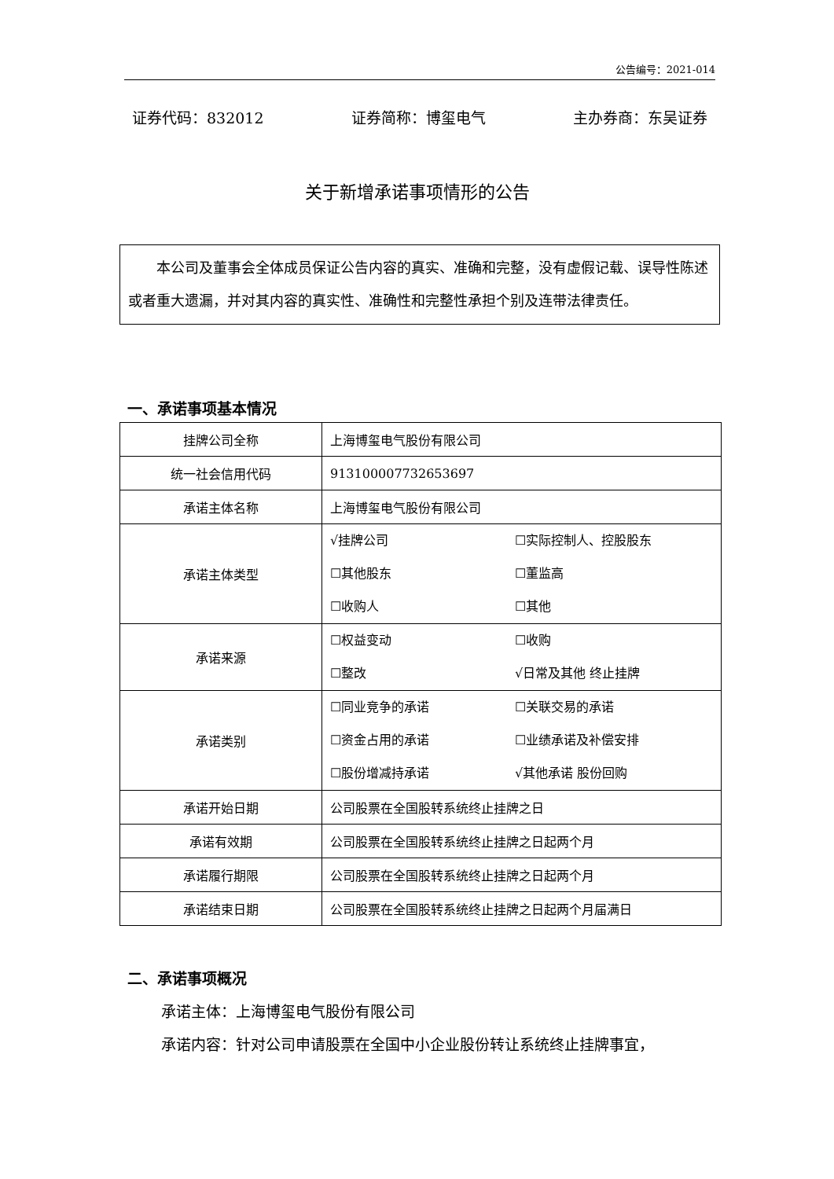公告编号：2021-014
证券代码：832012 证券简称：博玺电气 主办券商：东吴证券
关于新增承诺事项情形的公告
本公司及董事会全体成员保证公告内容的真实、准确和完整，没有虚假记载、误导性陈述或者重大遗漏，并对其内容的真实性、准确性和完整性承担个别及连带法律责任。
一、承诺事项基本情况
| 挂牌公司全称 | 上海博玺电气股份有限公司 |
| 统一社会信用代码 | 913100007732653697 |
| 承诺主体名称 | 上海博玺电气股份有限公司 |
| 承诺主体类型 | √挂牌公司 ☐实际控制人、控股股东 ☐其他股东 ☐董监高 ☐收购人 ☐其他 |
| 承诺来源 | ☐权益变动 ☐收购 ☐整改 √日常及其他 终止挂牌 |
| 承诺类别 | ☐同业竞争的承诺 ☐关联交易的承诺 ☐资金占用的承诺 ☐业绩承诺及补偿安排 ☐股份增减持承诺 √其他承诺 股份回购 |
| 承诺开始日期 | 公司股票在全国股转系统终止挂牌之日 |
| 承诺有效期 | 公司股票在全国股转系统终止挂牌之日起两个月 |
| 承诺履行期限 | 公司股票在全国股转系统终止挂牌之日起两个月 |
| 承诺结束日期 | 公司股票在全国股转系统终止挂牌之日起两个月届满日 |
二、承诺事项概况
承诺主体：上海博玺电气股份有限公司
承诺内容：针对公司申请股票在全国中小企业股份转让系统终止挂牌事宜，